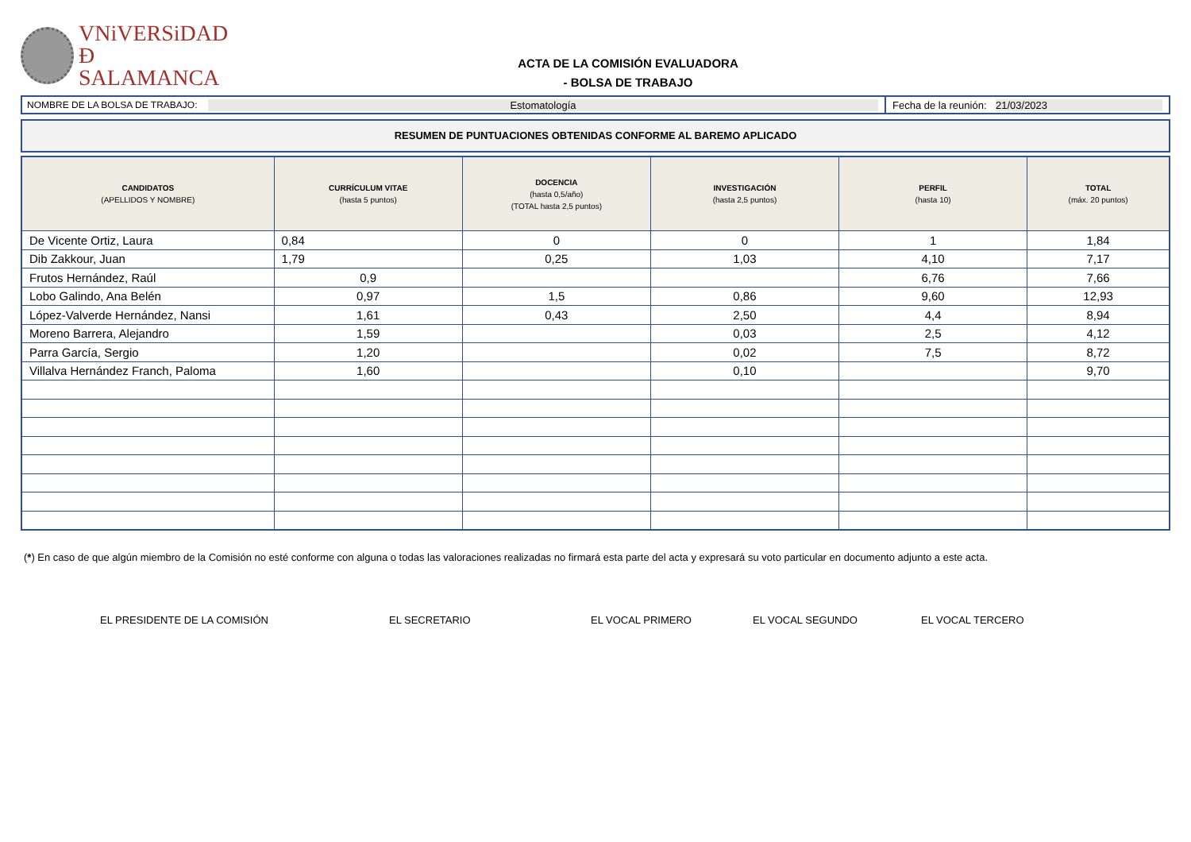VNiVERSiDAD
Ð SALAMANCA
ACTA DE LA COMISIÓN EVALUADORA
- BOLSA DE TRABAJO
NOMBRE DE LA BOLSA DE TRABAJO: Estomatología
Fecha de la reunión:
21/03/2023
RESUMEN DE PUNTUACIONES OBTENIDAS CONFORME AL BAREMO APLICADO
| CANDIDATOS (APELLIDOS Y NOMBRE) | CURRÍCULUM VITAE (hasta 5 puntos) | DOCENCIA (hasta 0,5/año) (TOTAL hasta 2,5 puntos) | INVESTIGACIÓN (hasta 2,5 puntos) | PERFIL (hasta 10) | TOTAL (máx. 20 puntos) |
| --- | --- | --- | --- | --- | --- |
| De Vicente Ortiz, Laura | 0,84 | 0 | 0 | 1 | 1,84 |
| Dib Zakkour, Juan | 1,79 | 0,25 | 1,03 | 4,10 | 7,17 |
| Frutos Hernández, Raúl | 0,9 | | | 6,76 | 7,66 |
| Lobo Galindo, Ana Belén | 0,97 | 1,5 | 0,86 | 9,60 | 12,93 |
| López-Valverde Hernández, Nansi | 1,61 | 0,43 | 2,50 | 4,4 | 8,94 |
| Moreno Barrera, Alejandro | 1,59 | | 0,03 | 2,5 | 4,12 |
| Parra García, Sergio | 1,20 | | 0,02 | 7,5 | 8,72 |
| Villalva Hernández Franch, Paloma | 1,60 | | 0,10 | | 9,70 |
(*) En caso de que algún miembro de la Comisión no esté conforme con alguna o todas las valoraciones realizadas no firmará esta parte del acta y expresará su voto particular en documento adjunto a este acta.
EL PRESIDENTE DE LA COMISIÓN EL SECRETARIO EL VOCAL PRIMERO EL VOCAL SEGUNDO EL VOCAL TERCERO